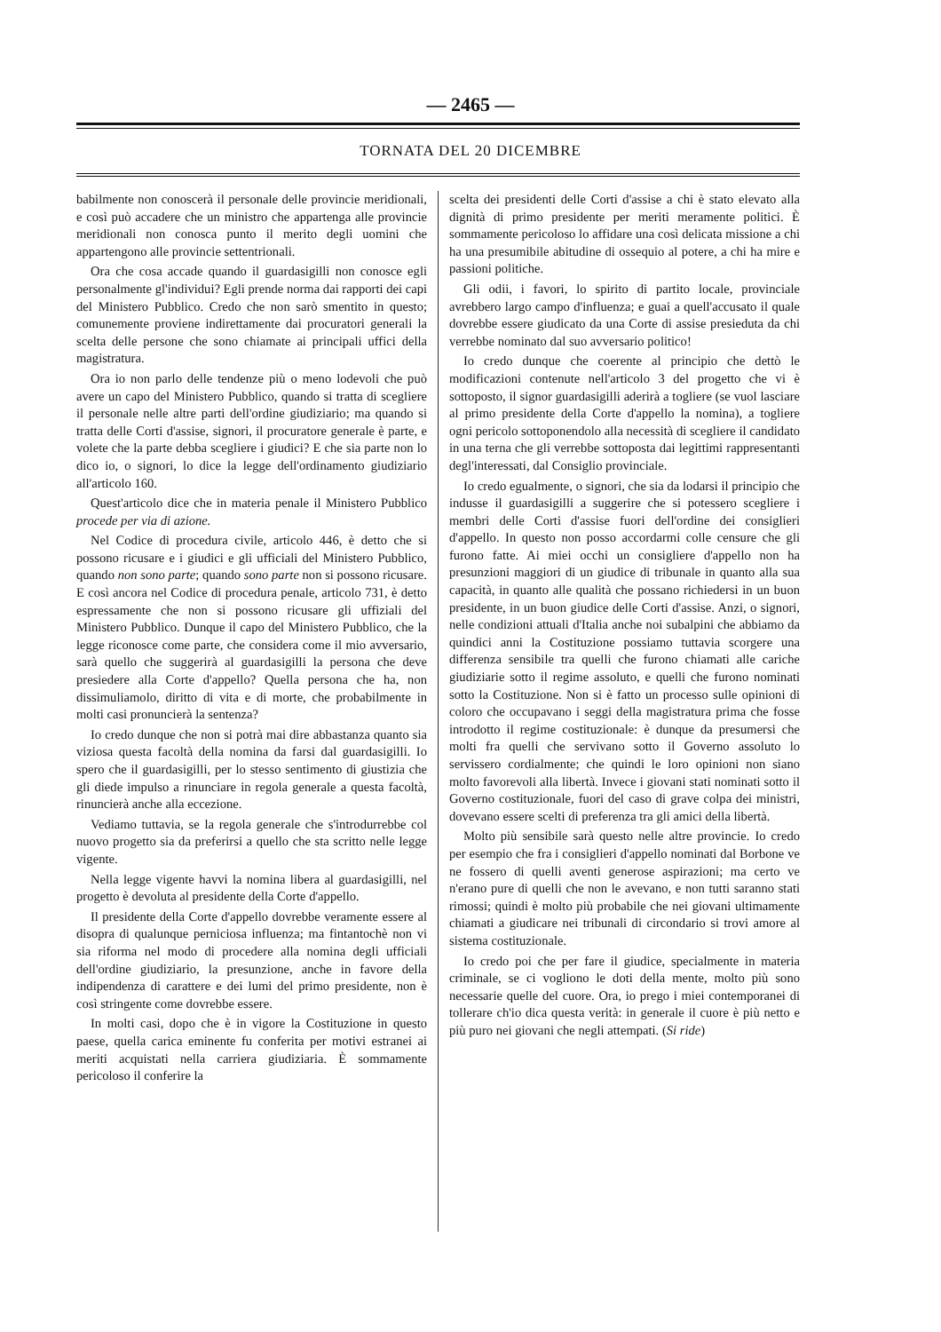— 2465 —
TORNATA DEL 20 DICEMBRE
babilmente non conoscerà il personale delle provincie meridionali, e così può accadere che un ministro che appartenga alle provincie meridionali non conosca punto il merito degli uomini che appartengono alle provincie settentrionali.
Ora che cosa accade quando il guardasigilli non conosce egli personalmente gl'individui? Egli prende norma dai rapporti dei capi del Ministero Pubblico. Credo che non sarò smentito in questo; comunemente proviene indirettamente dai procuratori generali la scelta delle persone che sono chiamate ai principali uffici della magistratura.
Ora io non parlo delle tendenze più o meno lodevoli che può avere un capo del Ministero Pubblico, quando si tratta di scegliere il personale nelle altre parti dell'ordine giudiziario; ma quando si tratta delle Corti d'assise, signori, il procuratore generale è parte, e volete che la parte debba scegliere i giudici? E che sia parte non lo dico io, o signori, lo dice la legge dell'ordinamento giudiziario all'articolo 160.
Quest'articolo dice che in materia penale il Ministero Pubblico procede per via di azione.
Nel Codice di procedura civile, articolo 446, è detto che si possono ricusare e i giudici e gli ufficiali del Ministero Pubblico, quando non sono parte; quando sono parte non si possono ricusare. E così ancora nel Codice di procedura penale, articolo 731, è detto espressamente che non si possono ricusare gli uffiziali del Ministero Pubblico. Dunque il capo del Ministero Pubblico, che la legge riconosce come parte, che considera come il mio avversario, sarà quello che suggerirà al guardasigilli la persona che deve presiedere alla Corte d'appello? Quella persona che ha, non dissimuliamolo, diritto di vita e di morte, che probabilmente in molti casi pronuncierà la sentenza?
Io credo dunque che non si potrà mai dire abbastanza quanto sia viziosa questa facoltà della nomina da farsi dal guardasigilli. Io spero che il guardasigilli, per lo stesso sentimento di giustizia che gli diede impulso a rinunciare in regola generale a questa facoltà, rinuncierà anche alla eccezione.
Vediamo tuttavia, se la regola generale che s'introdurrebbe col nuovo progetto sia da preferirsi a quello che sta scritto nelle legge vigente.
Nella legge vigente havvi la nomina libera al guardasigilli, nel progetto è devoluta al presidente della Corte d'appello.
Il presidente della Corte d'appello dovrebbe veramente essere al disopra di qualunque perniciosa influenza; ma fintantochè non vi sia riforma nel modo di procedere alla nomina degli ufficiali dell'ordine giudiziario, la presunzione, anche in favore della indipendenza di carattere e dei lumi del primo presidente, non è così stringente come dovrebbe essere.
In molti casi, dopo che è in vigore la Costituzione in questo paese, quella carica eminente fu conferita per motivi estranei ai meriti acquistati nella carriera giudiziaria. È sommamente pericoloso il conferire la
scelta dei presidenti delle Corti d'assise a chi è stato elevato alla dignità di primo presidente per meriti meramente politici. È sommamente pericoloso lo affidare una così delicata missione a chi ha una presumibile abitudine di ossequio al potere, a chi ha mire e passioni politiche.
Gli odii, i favori, lo spirito di partito locale, provinciale avrebbero largo campo d'influenza; e guai a quell'accusato il quale dovrebbe essere giudicato da una Corte di assise presieduta da chi verrebbe nominato dal suo avversario politico!
Io credo dunque che coerente al principio che dettò le modificazioni contenute nell'articolo 3 del progetto che vi è sottoposto, il signor guardasigilli aderirà a togliere (se vuol lasciare al primo presidente della Corte d'appello la nomina), a togliere ogni pericolo sottoponendolo alla necessità di scegliere il candidato in una terna che gli verrebbe sottoposta dai legittimi rappresentanti degl'interessati, dal Consiglio provinciale.
Io credo egualmente, o signori, che sia da lodarsi il principio che indusse il guardasigilli a suggerire che si potessero scegliere i membri delle Corti d'assise fuori dell'ordine dei consiglieri d'appello. In questo non posso accordarmi colle censure che gli furono fatte. Ai miei occhi un consigliere d'appello non ha presunzioni maggiori di un giudice di tribunale in quanto alla sua capacità, in quanto alle qualità che possano richiedersi in un buon presidente, in un buon giudice delle Corti d'assise. Anzi, o signori, nelle condizioni attuali d'Italia anche noi subalpini che abbiamo da quindici anni la Costituzione possiamo tuttavia scorgere una differenza sensibile tra quelli che furono chiamati alle cariche giudiziarie sotto il regime assoluto, e quelli che furono nominati sotto la Costituzione. Non si è fatto un processo sulle opinioni di coloro che occupavano i seggi della magistratura prima che fosse introdotto il regime costituzionale: è dunque da presumersi che molti fra quelli che servivano sotto il Governo assoluto lo servissero cordialmente; che quindi le loro opinioni non siano molto favorevoli alla libertà. Invece i giovani stati nominati sotto il Governo costituzionale, fuori del caso di grave colpa dei ministri, dovevano essere scelti di preferenza tra gli amici della libertà.
Molto più sensibile sarà questo nelle altre provincie. Io credo per esempio che fra i consiglieri d'appello nominati dal Borbone ve ne fossero di quelli aventi generose aspirazioni; ma certo ve n'erano pure di quelli che non le avevano, e non tutti saranno stati rimossi; quindi è molto più probabile che nei giovani ultimamente chiamati a giudicare nei tribunali di circondario si trovi amore al sistema costituzionale.
Io credo poi che per fare il giudice, specialmente in materia criminale, se ci vogliono le doti della mente, molto più sono necessarie quelle del cuore. Ora, io prego i miei contemporanei di tollerare ch'io dica questa verità: in generale il cuore è più netto e più puro nei giovani che negli attempati. (Si ride)